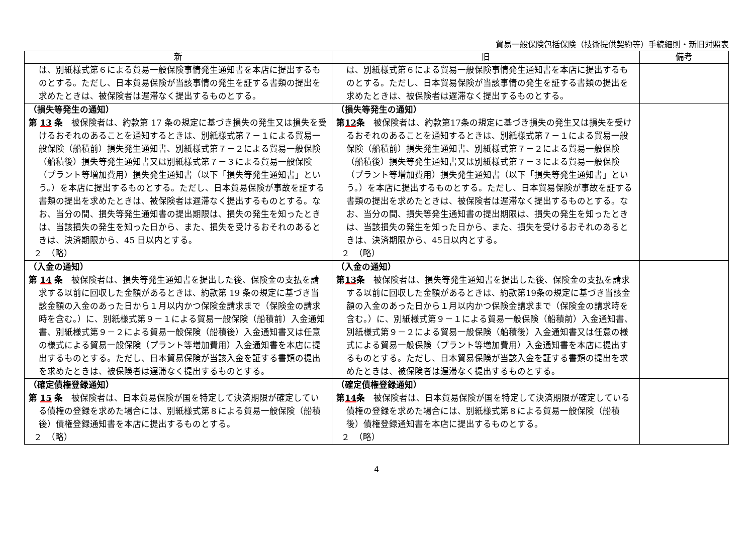貿易一般保険包括保険（技術提供契約等）手続細則・新旧対照表
| 新 | 旧 | 備考 |
| --- | --- | --- |
| は、別紙様式第６による貿易一般保険事情発生通知書を本店に提出するものとする。ただし、日本貿易保険が当該事情の発生を証する書類の提出を求めたときは、被保険者は遅滞なく提出するものとする。 | は、別紙様式第６による貿易一般保険事情発生通知書を本店に提出するものとする。ただし、日本貿易保険が当該事情の発生を証する書類の提出を求めたときは、被保険者は遅滞なく提出するものとする。 | |
| （損失等発生の通知） 第 13 条 被保険者は、約款第 17 条の規定に基づき損失の発生又は損失を受けるおそれのあることを通知するときは、別紙様式第７－１による貿易一般保険（船積前）損失発生通知書、別紙様式第７－２による貿易一般保険（船積後）損失等発生通知書又は別紙様式第７－３による貿易一般保険（プラント等増加費用）損失発生通知書（以下「損失等発生通知書」という。）を本店に提出するものとする。ただし、日本貿易保険が事故を証する書類の提出を求めたときは、被保険者は遅滞なく提出するものとする。なお、当分の間、損失等発生通知書の提出期限は、損失の発生を知ったときは、当該損失の発生を知った日から、また、損失を受けるおそれのあるときは、決済期限から、45 日以内とする。 ２ （略） | （損失等発生の通知） 第 12 条 被保険者は、約款第17条の規定に基づき損失の発生又は損失を受けるおそれのあることを通知するときは、別紙様式第７－１による貿易一般保険（船積前）損失発生通知書、別紙様式第７－２による貿易一般保険（船積後）損失等発生通知書又は別紙様式第７－３による貿易一般保険（プラント等増加費用）損失発生通知書（以下「損失等発生通知書」という。）を本店に提出するものとする。ただし、日本貿易保険が事故を証する書類の提出を求めたときは、被保険者は遅滞なく提出するものとする。なお、当分の間、損失等発生通知書の提出期限は、損失の発生を知ったときは、当該損失の発生を知った日から、また、損失を受けるおそれのあるときは、決済期限から、45日以内とする。 ２ （略） | |
| （入金の通知） 第 14 条 被保険者は、損失等発生通知書を提出した後、保険金の支払を請求する以前に回収した金額があるときは、約款第 19 条の規定に基づき当該金額の入金のあった日から１月以内かつ保険金請求まで（保険金の請求時を含む。）に、別紙様式第９－１による貿易一般保険（船積前）入金通知書、別紙様式第９－２による貿易一般保険（船積後）入金通知書又は任意の様式による貿易一般保険（プラント等増加費用）入金通知書を本店に提出するものとする。ただし、日本貿易保険が当該入金を証する書類の提出を求めたときは、被保険者は遅滞なく提出するものとする。 | （入金の通知） 第 13 条 被保険者は、損失等発生通知書を提出した後、保険金の支払を請求する以前に回収した金額があるときは、約款第19条の規定に基づき当該金額の入金のあった日から１月以内かつ保険金請求まで（保険金の請求時を含む。）に、別紙様式第９－１による貿易一般保険（船積前）入金通知書、別紙様式第９－２による貿易一般保険（船積後）入金通知書又は任意の様式による貿易一般保険（プラント等増加費用）入金通知書を本店に提出するものとする。ただし、日本貿易保険が当該入金を証する書類の提出を求めたときは、被保険者は遅滞なく提出するものとする。 | |
| （確定債権登録通知） 第 15 条 被保険者は、日本貿易保険が国を特定して決済期限が確定している債権の登録を求めた場合には、別紙様式第８による貿易一般保険（船積後）債権登録通知書を本店に提出するものとする。 ２ （略） | （確定債権登録通知） 第 14 条 被保険者は、日本貿易保険が国を特定して決済期限が確定している債権の登録を求めた場合には、別紙様式第８による貿易一般保険（船積後）債権登録通知書を本店に提出するものとする。 ２ （略） | |
4